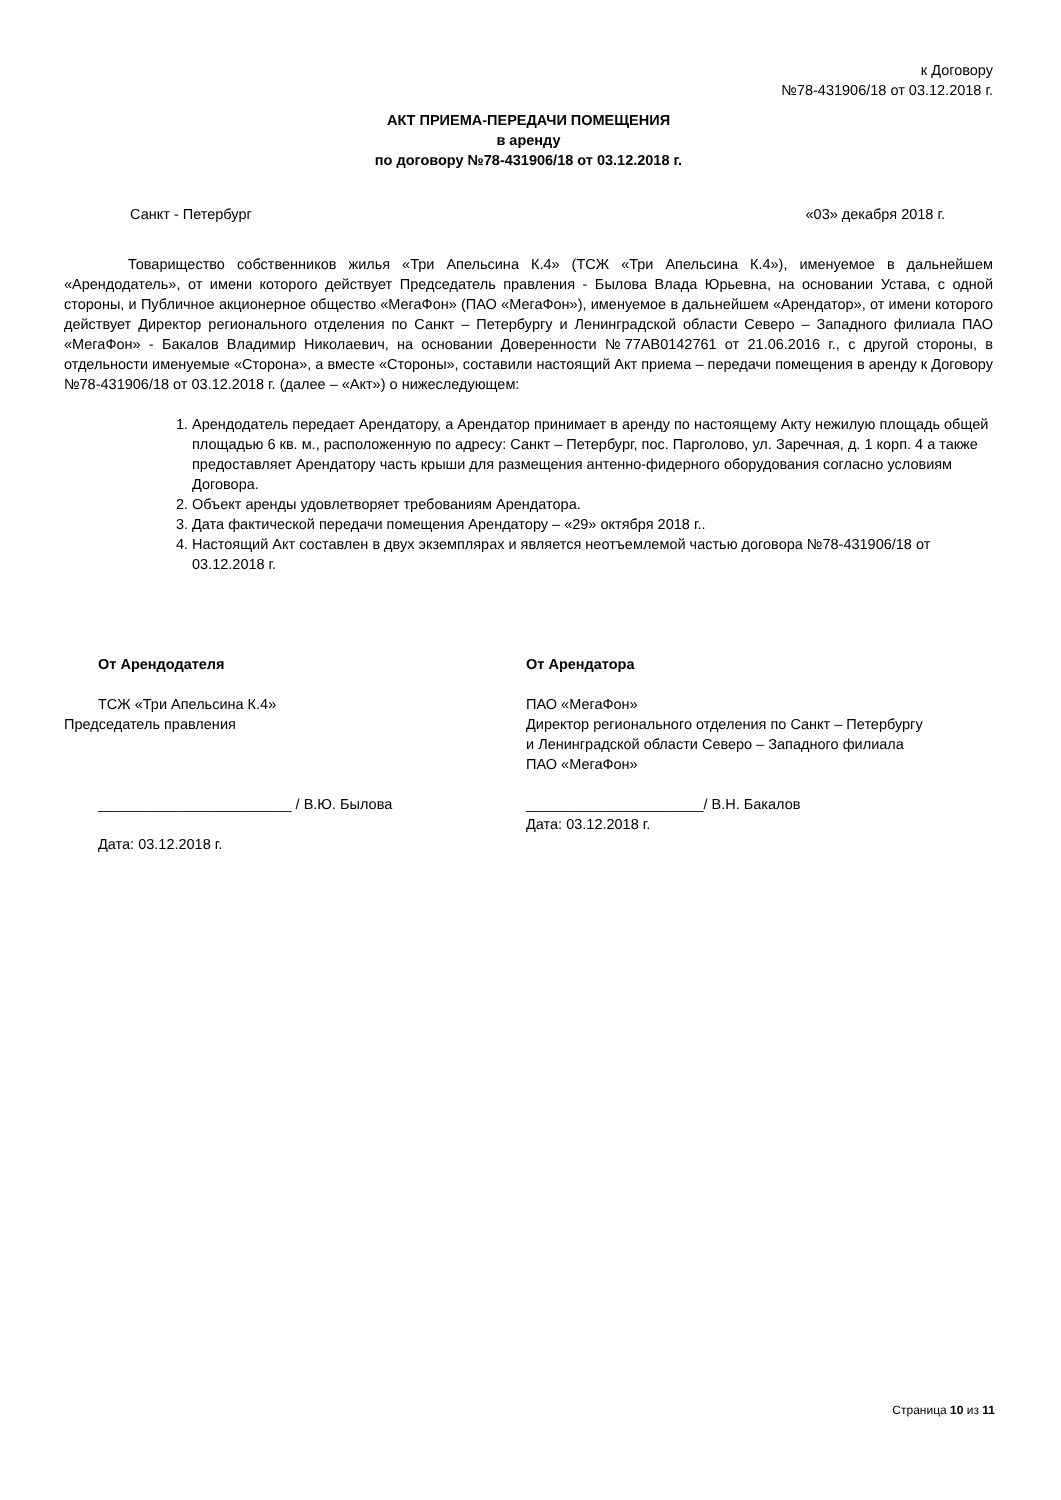к Договору
№78-431906/18 от 03.12.2018 г.
АКТ ПРИЕМА-ПЕРЕДАЧИ ПОМЕЩЕНИЯ
в аренду
по договору №78-431906/18 от 03.12.2018 г.
Санкт - Петербург «03» декабря 2018 г.
Товарищество собственников жилья «Три Апельсина К.4» (ТСЖ «Три Апельсина К.4»), именуемое в дальнейшем «Арендодатель», от имени которого действует Председатель правления - Былова Влада Юрьевна, на основании Устава, с одной стороны, и Публичное акционерное общество «МегаФон» (ПАО «МегаФон»), именуемое в дальнейшем «Арендатор», от имени которого действует Директор регионального отделения по Санкт – Петербургу и Ленинградской области Северо – Западного филиала ПАО «МегаФон» - Бакалов Владимир Николаевич, на основании Доверенности №77АВ0142761 от 21.06.2016 г., с другой стороны, в отдельности именуемые «Сторона», а вместе «Стороны», составили настоящий Акт приема – передачи помещения в аренду к Договору №78-431906/18 от 03.12.2018 г. (далее – «Акт») о нижеследующем:
1. Арендодатель передает Арендатору, а Арендатор принимает в аренду по настоящему Акту нежилую площадь общей площадью 6 кв. м., расположенную по адресу: Санкт – Петербург, пос. Парголово, ул. Заречная, д. 1 корп. 4 а также предоставляет Арендатору часть крыши для размещения антенно-фидерного оборудования согласно условиям Договора.
2. Объект аренды удовлетворяет требованиям Арендатора.
3. Дата фактической передачи помещения Арендатору – «29» октября 2018 г..
4. Настоящий Акт составлен в двух экземплярах и является неотъемлемой частью договора №78-431906/18 от 03.12.2018 г.
От Арендодателя
ТСЖ «Три Апельсина К.4»
Председатель правления
________________________ / В.Ю. Былова
Дата: 03.12.2018 г.
От Арендатора
ПАО «МегаФон»
Директор регионального отделения по Санкт – Петербургу и Ленинградской области Северо – Западного филиала ПАО «МегаФон»
______________________/ В.Н. Бакалов
Дата: 03.12.2018 г.
Страница 10 из 11